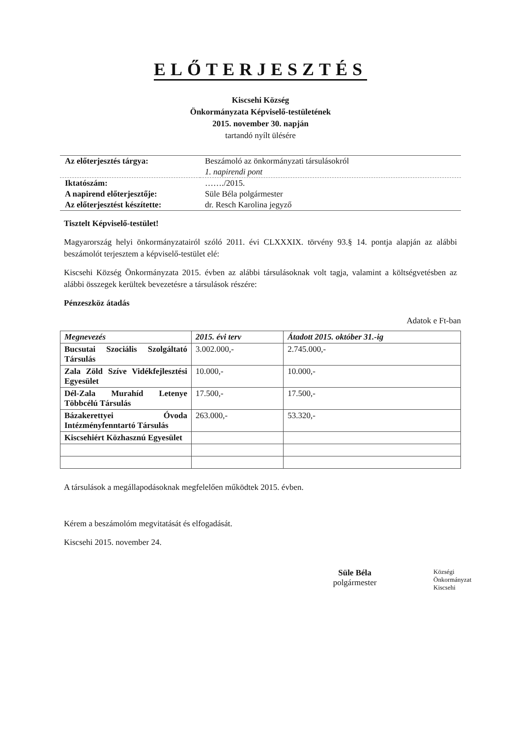ELŐTERJESZTÉS
Kiscsehi Község
Önkormányzata Képviselő-testületének
2015. november 30. napján
tartandó nyílt ülésére
| Az előterjesztés tárgya: | Beszámoló az önkormányzati társulásokról |
| | 1. napirendi pont |
| Iktatószám: | ……./2015. |
| A napirend előterjesztője: | Süle Béla polgármester |
| Az előterjesztést készítette: | dr. Resch Karolina jegyző |
Tisztelt Képviselő-testület!
Magyarország helyi önkormányzatairól szóló 2011. évi CLXXXIX. törvény 93.§ 14. pontja alapján az alábbi beszámolót terjesztem a képviselő-testület elé:
Kiscsehi Község Önkormányzata 2015. évben az alábbi társulásoknak volt tagja, valamint a költségvetésben az alábbi összegek kerültek bevezetésre a társulások részére:
Pénzeszköz átadás
Adatok e Ft-ban
| Megnevezés | 2015. évi terv | Átadott 2015. október 31.-ig |
| --- | --- | --- |
| Bucsutai Szociális Szolgáltató Társulás | 3.002.000,- | 2.745.000,- |
| Zala Zöld Szíve Vidékfejlesztési Egyesület | 10.000,- | 10.000,- |
| Dél-Zala Murahíd Letenye Többcélú Társulás | 17.500,- | 17.500,- |
| Bázakerettyei Óvoda Intézményfenntartó Társulás | 263.000,- | 53.320,- |
| Kiscsehiért Közhasznú Egyesület | | |
A társulások a megállapodásoknak megfelelően működtek 2015. évben.
Kérem a beszámolóm megvitatását és elfogadását.
Kiscsehi 2015. november 24.
Süle Béla
polgármester
Községi Önkormányzat Kiscsehi